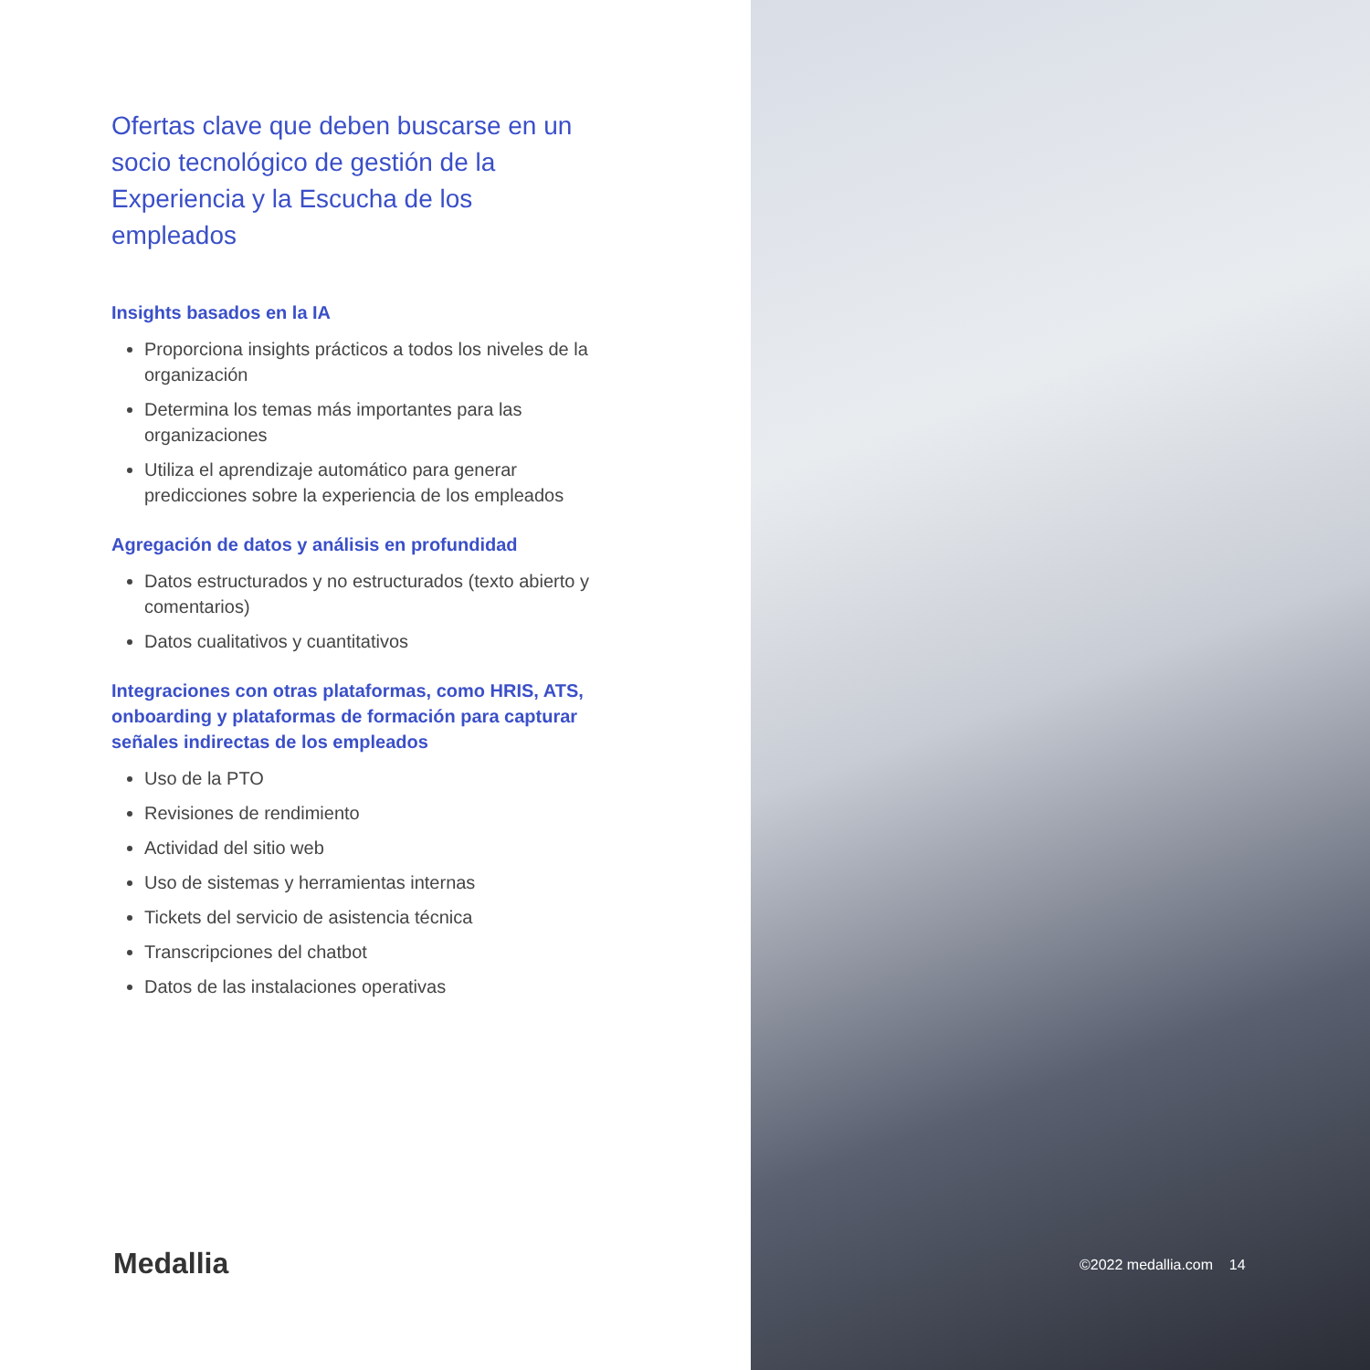Ofertas clave que deben buscarse en un socio tecnológico de gestión de la Experiencia y la Escucha de los empleados
Insights basados en la IA
Proporciona insights prácticos a todos los niveles de la organización
Determina los temas más importantes para las organizaciones
Utiliza el aprendizaje automático para generar predicciones sobre la experiencia de los empleados
Agregación de datos y análisis en profundidad
Datos estructurados y no estructurados (texto abierto y comentarios)
Datos cualitativos y cuantitativos
Integraciones con otras plataformas, como HRIS, ATS, onboarding y plataformas de formación para capturar señales indirectas de los empleados
Uso de la PTO
Revisiones de rendimiento
Actividad del sitio web
Uso de sistemas y herramientas internas
Tickets del servicio de asistencia técnica
Transcripciones del chatbot
Datos de las instalaciones operativas
Medallia ©2022 medallia.com 14